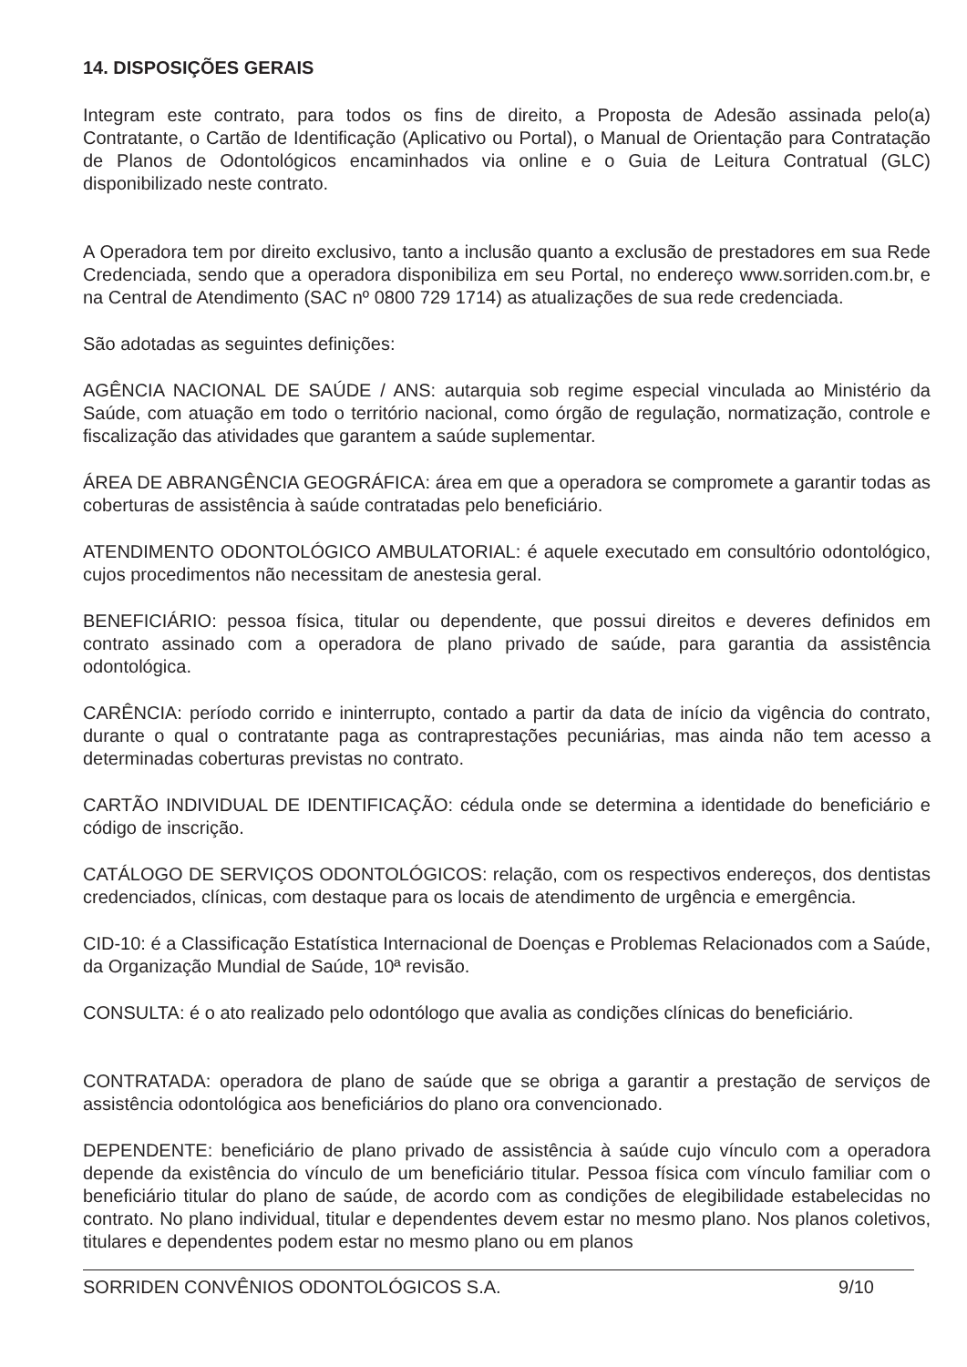14. DISPOSIÇÕES GERAIS
Integram este contrato, para todos os fins de direito, a Proposta de Adesão assinada pelo(a) Contratante, o Cartão de Identificação (Aplicativo ou Portal), o Manual de Orientação para Contratação de Planos de Odontológicos encaminhados via online e o Guia de Leitura Contratual (GLC) disponibilizado neste contrato.
A Operadora tem por direito exclusivo, tanto a inclusão quanto a exclusão de prestadores em sua Rede Credenciada, sendo que a operadora disponibiliza em seu Portal, no endereço www.sorriden.com.br, e na Central de Atendimento (SAC nº 0800 729 1714) as atualizações de sua rede credenciada.
São adotadas as seguintes definições:
AGÊNCIA NACIONAL DE SAÚDE / ANS: autarquia sob regime especial vinculada ao Ministério da Saúde, com atuação em todo o território nacional, como órgão de regulação, normatização, controle e fiscalização das atividades que garantem a saúde suplementar.
ÁREA DE ABRANGÊNCIA GEOGRÁFICA: área em que a operadora se compromete a garantir todas as coberturas de assistência à saúde contratadas pelo beneficiário.
ATENDIMENTO ODONTOLÓGICO AMBULATORIAL: é aquele executado em consultório odontológico, cujos procedimentos não necessitam de anestesia geral.
BENEFICIÁRIO: pessoa física, titular ou dependente, que possui direitos e deveres definidos em contrato assinado com a operadora de plano privado de saúde, para garantia da assistência odontológica.
CARÊNCIA: período corrido e ininterrupto, contado a partir da data de início da vigência do contrato, durante o qual o contratante paga as contraprestações pecuniárias, mas ainda não tem acesso a determinadas coberturas previstas no contrato.
CARTÃO INDIVIDUAL DE IDENTIFICAÇÃO: cédula onde se determina a identidade do beneficiário e código de inscrição.
CATÁLOGO DE SERVIÇOS ODONTOLÓGICOS: relação, com os respectivos endereços, dos dentistas credenciados, clínicas, com destaque para os locais de atendimento de urgência e emergência.
CID-10: é a Classificação Estatística Internacional de Doenças e Problemas Relacionados com a Saúde, da Organização Mundial de Saúde, 10ª revisão.
CONSULTA: é o ato realizado pelo odontólogo que avalia as condições clínicas do beneficiário.
CONTRATADA: operadora de plano de saúde que se obriga a garantir a prestação de serviços de assistência odontológica aos beneficiários do plano ora convencionado.
DEPENDENTE: beneficiário de plano privado de assistência à saúde cujo vínculo com a operadora depende da existência do vínculo de um beneficiário titular. Pessoa física com vínculo familiar com o beneficiário titular do plano de saúde, de acordo com as condições de elegibilidade estabelecidas no contrato. No plano individual, titular e dependentes devem estar no mesmo plano. Nos planos coletivos, titulares e dependentes podem estar no mesmo plano ou em planos
SORRIDEN CONVÊNIOS ODONTOLÓGICOS S.A. 9/10